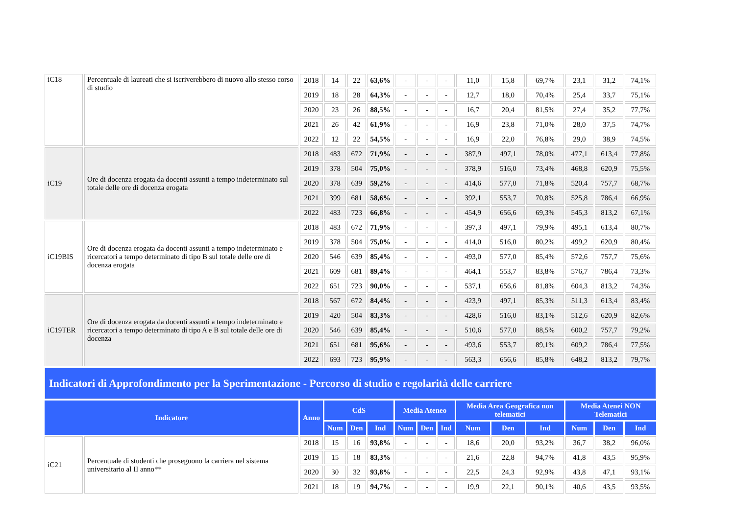| iC18 | Percentuale di laureati che si iscriverebbero di nuovo allo stesso corso di studio | 2018 | 14 | 22 | 63,6% | - | - | - | 11,0 | 15,8 | 69,7% | 23,1 | 31,2 | 74,1% |
| | | 2019 | 18 | 28 | 64,3% | - | - | - | 12,7 | 18,0 | 70,4% | 25,4 | 33,7 | 75,1% |
| | | 2020 | 23 | 26 | 88,5% | - | - | - | 16,7 | 20,4 | 81,5% | 27,4 | 35,2 | 77,7% |
| | | 2021 | 26 | 42 | 61,9% | - | - | - | 16,9 | 23,8 | 71,0% | 28,0 | 37,5 | 74,7% |
| | | 2022 | 12 | 22 | 54,5% | - | - | - | 16,9 | 22,0 | 76,8% | 29,0 | 38,9 | 74,5% |
| iC19 | Ore di docenza erogata da docenti assunti a tempo indeterminato sul totale delle ore di docenza erogata | 2018 | 483 | 672 | 71,9% | - | - | - | 387,9 | 497,1 | 78,0% | 477,1 | 613,4 | 77,8% |
| | | 2019 | 378 | 504 | 75,0% | - | - | - | 378,9 | 516,0 | 73,4% | 468,8 | 620,9 | 75,5% |
| | | 2020 | 378 | 639 | 59,2% | - | - | - | 414,6 | 577,0 | 71,8% | 520,4 | 757,7 | 68,7% |
| | | 2021 | 399 | 681 | 58,6% | - | - | - | 392,1 | 553,7 | 70,8% | 525,8 | 786,4 | 66,9% |
| | | 2022 | 483 | 723 | 66,8% | - | - | - | 454,9 | 656,6 | 69,3% | 545,3 | 813,2 | 67,1% |
| iC19BIS | Ore di docenza erogata da docenti assunti a tempo indeterminato e ricercatori a tempo determinato di tipo B sul totale delle ore di docenza erogata | 2018 | 483 | 672 | 71,9% | - | - | - | 397,3 | 497,1 | 79,9% | 495,1 | 613,4 | 80,7% |
| | | 2019 | 378 | 504 | 75,0% | - | - | - | 414,0 | 516,0 | 80,2% | 499,2 | 620,9 | 80,4% |
| | | 2020 | 546 | 639 | 85,4% | - | - | - | 493,0 | 577,0 | 85,4% | 572,6 | 757,7 | 75,6% |
| | | 2021 | 609 | 681 | 89,4% | - | - | - | 464,1 | 553,7 | 83,8% | 576,7 | 786,4 | 73,3% |
| | | 2022 | 651 | 723 | 90,0% | - | - | - | 537,1 | 656,6 | 81,8% | 604,3 | 813,2 | 74,3% |
| iC19TER | Ore di docenza erogata da docenti assunti a tempo indeterminato e ricercatori a tempo determinato di tipo A e B sul totale delle ore di docenza | 2018 | 567 | 672 | 84,4% | - | - | - | 423,9 | 497,1 | 85,3% | 511,3 | 613,4 | 83,4% |
| | | 2019 | 420 | 504 | 83,3% | - | - | - | 428,6 | 516,0 | 83,1% | 512,6 | 620,9 | 82,6% |
| | | 2020 | 546 | 639 | 85,4% | - | - | - | 510,6 | 577,0 | 88,5% | 600,2 | 757,7 | 79,2% |
| | | 2021 | 651 | 681 | 95,6% | - | - | - | 493,6 | 553,7 | 89,1% | 609,2 | 786,4 | 77,5% |
| | | 2022 | 693 | 723 | 95,9% | - | - | - | 563,3 | 656,6 | 85,8% | 648,2 | 813,2 | 79,7% |
| Indicatori di Approfondimento per la Sperimentazione - Percorso di studio e regolarità delle carriere | | | | | | | | | | | | | | |
| Indicatore | | Anno | CdS | | | Media Ateneo | | | Media Area Geografica non telematici | | | Media Atenei NON Telematici | | |
| | | | Num | Den | Ind | Num | Den | Ind | Num | Den | Ind | Num | Den | Ind |
| iC21 | Percentuale di studenti che proseguono la carriera nel sistema universitario al II anno** | 2018 | 15 | 16 | 93,8% | - | - | - | 18,6 | 20,0 | 93,2% | 36,7 | 38,2 | 96,0% |
| | | 2019 | 15 | 18 | 83,3% | - | - | - | 21,6 | 22,8 | 94,7% | 41,8 | 43,5 | 95,9% |
| | | 2020 | 30 | 32 | 93,8% | - | - | - | 22,5 | 24,3 | 92,9% | 43,8 | 47,1 | 93,1% |
| | | 2021 | 18 | 19 | 94,7% | - | - | - | 19,9 | 22,1 | 90,1% | 40,6 | 43,5 | 93,5% |